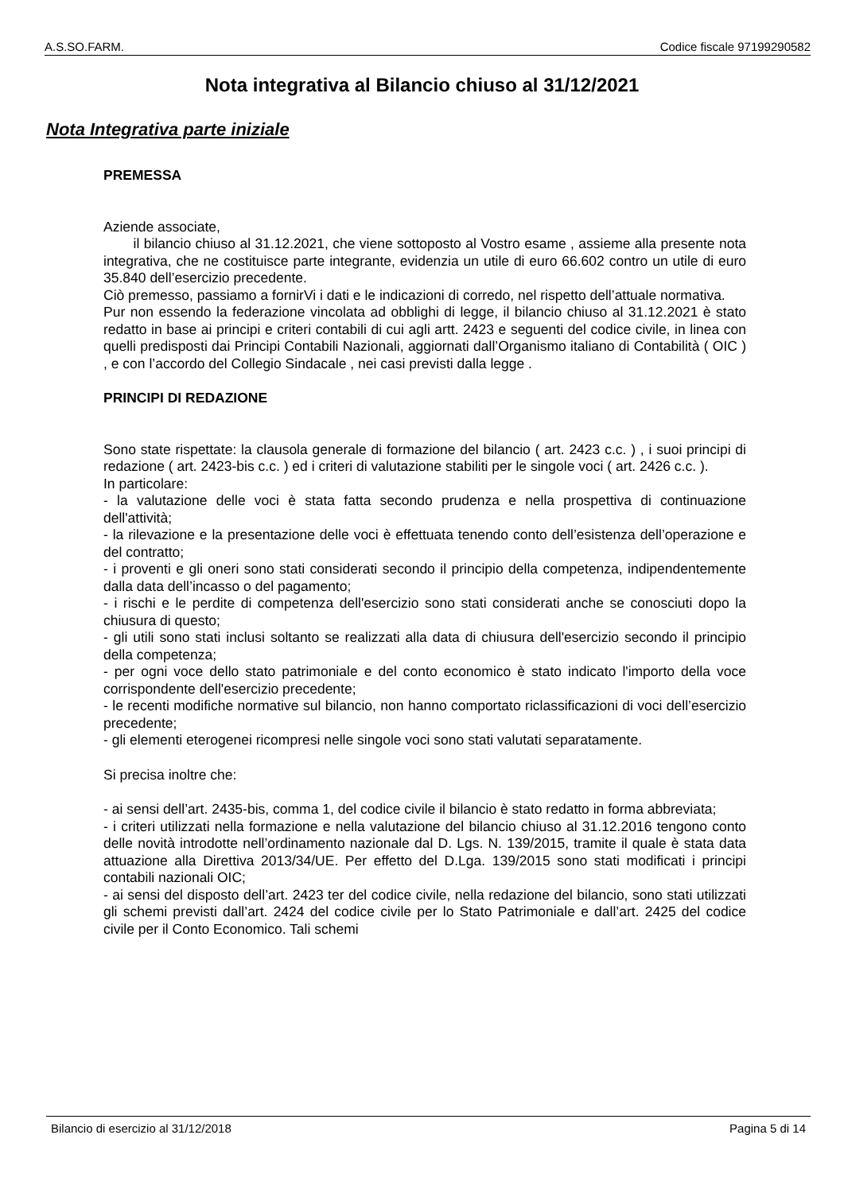A.S.SO.FARM. Codice fiscale 97199290582
Nota integrativa al Bilancio chiuso al 31/12/2021
Nota Integrativa parte iniziale
PREMESSA
Aziende associate,
il bilancio chiuso al 31.12.2021, che viene sottoposto al Vostro esame , assieme alla presente nota integrativa, che ne costituisce parte integrante, evidenzia un utile di euro 66.602 contro un utile di euro 35.840 dell’esercizio precedente.
Ciò premesso, passiamo a fornirVi i dati e le indicazioni di corredo, nel rispetto dell’attuale normativa.
Pur non essendo la federazione vincolata ad obblighi di legge, il bilancio chiuso al 31.12.2021 è stato redatto in base ai principi e criteri contabili di cui agli artt. 2423 e seguenti del codice civile, in linea con quelli predisposti dai Principi Contabili Nazionali, aggiornati dall’Organismo italiano di Contabilità ( OIC ) , e con l’accordo del Collegio Sindacale , nei casi previsti dalla legge .
PRINCIPI DI REDAZIONE
Sono state rispettate: la clausola generale di formazione del bilancio ( art. 2423 c.c. ) , i suoi principi di redazione ( art. 2423-bis c.c. ) ed i criteri di valutazione stabiliti per le singole voci ( art. 2426 c.c. ).
In particolare:
- la valutazione delle voci è stata fatta secondo prudenza e nella prospettiva di continuazione dell'attività;
- la rilevazione e la presentazione delle voci è effettuata tenendo conto dell’esistenza dell’operazione e del contratto;
- i proventi e gli oneri sono stati considerati secondo il principio della competenza, indipendentemente dalla data dell’incasso o del pagamento;
- i rischi e le perdite di competenza dell'esercizio sono stati considerati anche se conosciuti dopo la chiusura di questo;
- gli utili sono stati inclusi soltanto se realizzati alla data di chiusura dell'esercizio secondo il principio della competenza;
- per ogni voce dello stato patrimoniale e del conto economico è stato indicato l'importo della voce corrispondente dell'esercizio precedente;
- le recenti modifiche normative sul bilancio, non hanno comportato riclassificazioni di voci dell’esercizio precedente;
- gli elementi eterogenei ricompresi nelle singole voci sono stati valutati separatamente.
Si precisa inoltre che:
- ai sensi dell’art. 2435-bis, comma 1, del codice civile il bilancio è stato redatto in forma abbreviata;
- i criteri utilizzati nella formazione e nella valutazione del bilancio chiuso al 31.12.2016 tengono conto delle novità introdotte nell’ordinamento nazionale dal D. Lgs. N. 139/2015, tramite il quale è stata data attuazione alla Direttiva 2013/34/UE. Per effetto del D.Lga. 139/2015 sono stati modificati i principi contabili nazionali OIC;
- ai sensi del disposto dell’art. 2423 ter del codice civile, nella redazione del bilancio, sono stati utilizzati gli schemi previsti dall’art. 2424 del codice civile per lo Stato Patrimoniale e dall’art. 2425 del codice civile per il Conto Economico. Tali schemi
Bilancio di esercizio al 31/12/2018 Pagina 5 di 14